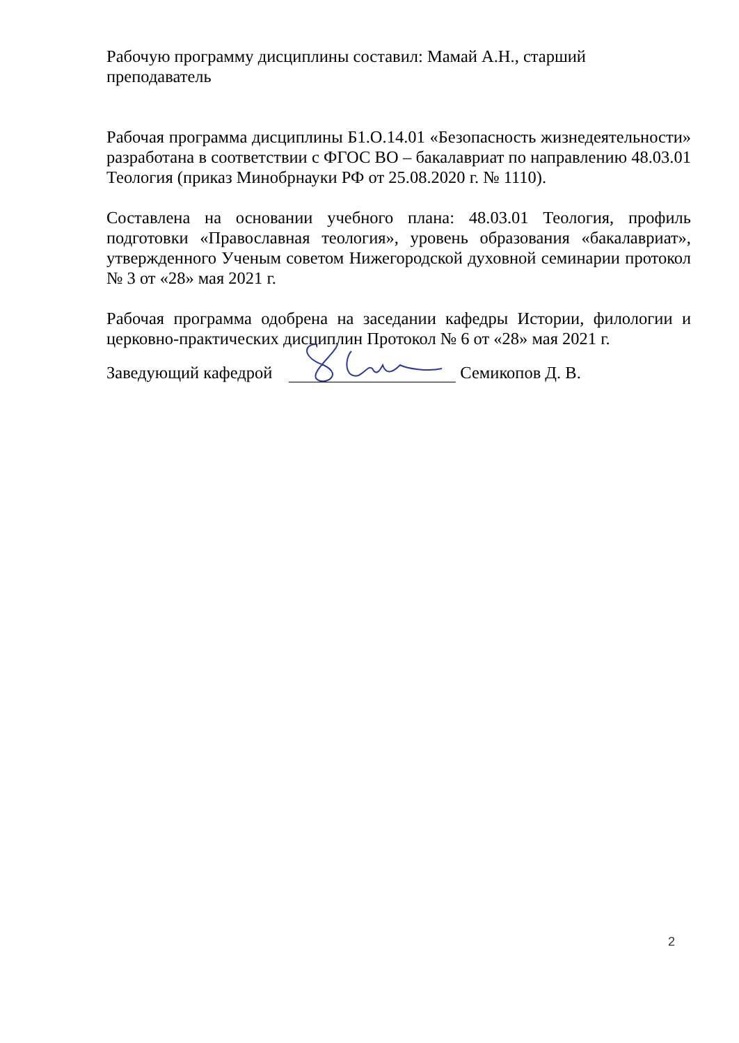Рабочую программу дисциплины составил: Мамай А.Н., старший преподаватель
Рабочая программа дисциплины Б1.О.14.01 «Безопасность жизнедеятельности» разработана в соответствии с ФГОС ВО – бакалавриат по направлению 48.03.01 Теология (приказ Минобрнауки РФ от 25.08.2020 г. № 1110).
Составлена на основании учебного плана: 48.03.01 Теология, профиль подготовки «Православная теология», уровень образования «бакалавриат», утвержденного Ученым советом Нижегородской духовной семинарии протокол № 3 от «28» мая 2021 г.
Рабочая программа одобрена на заседании кафедры Истории, филологии и церковно-практических дисциплин Протокол № 6 от «28» мая 2021 г.
Заведующий кафедрой Семикопов Д. В.
2